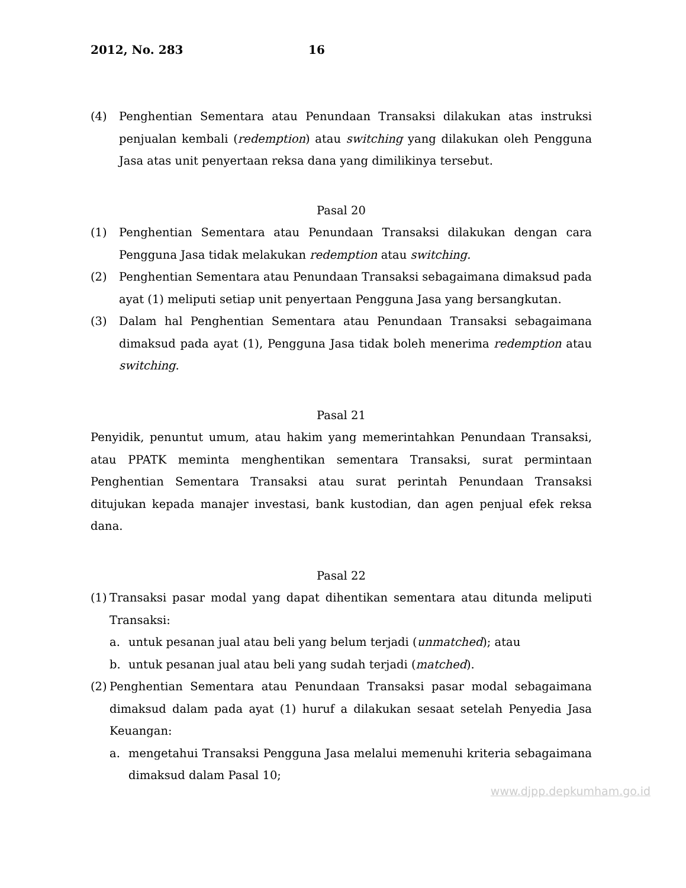2012, No. 283 16
(4) Penghentian Sementara atau Penundaan Transaksi dilakukan atas instruksi penjualan kembali (redemption) atau switching yang dilakukan oleh Pengguna Jasa atas unit penyertaan reksa dana yang dimilikinya tersebut.
Pasal 20
(1) Penghentian Sementara atau Penundaan Transaksi dilakukan dengan cara Pengguna Jasa tidak melakukan redemption atau switching.
(2) Penghentian Sementara atau Penundaan Transaksi sebagaimana dimaksud pada ayat (1) meliputi setiap unit penyertaan Pengguna Jasa yang bersangkutan.
(3) Dalam hal Penghentian Sementara atau Penundaan Transaksi sebagaimana dimaksud pada ayat (1), Pengguna Jasa tidak boleh menerima redemption atau switching.
Pasal 21
Penyidik, penuntut umum, atau hakim yang memerintahkan Penundaan Transaksi, atau PPATK meminta menghentikan sementara Transaksi, surat permintaan Penghentian Sementara Transaksi atau surat perintah Penundaan Transaksi ditujukan kepada manajer investasi, bank kustodian, dan agen penjual efek reksa dana.
Pasal 22
(1)
Transaksi pasar modal yang dapat dihentikan sementara atau ditunda meliputi Transaksi:
a. untuk pesanan jual atau beli yang belum terjadi (unmatched); atau
b. untuk pesanan jual atau beli yang sudah terjadi (matched).
(2)
Penghentian Sementara atau Penundaan Transaksi pasar modal sebagaimana dimaksud dalam pada ayat (1) huruf a dilakukan sesaat setelah Penyedia Jasa Keuangan:
a. mengetahui Transaksi Pengguna Jasa melalui memenuhi kriteria sebagaimana dimaksud dalam Pasal 10;
www.djpp.depkumham.go.id